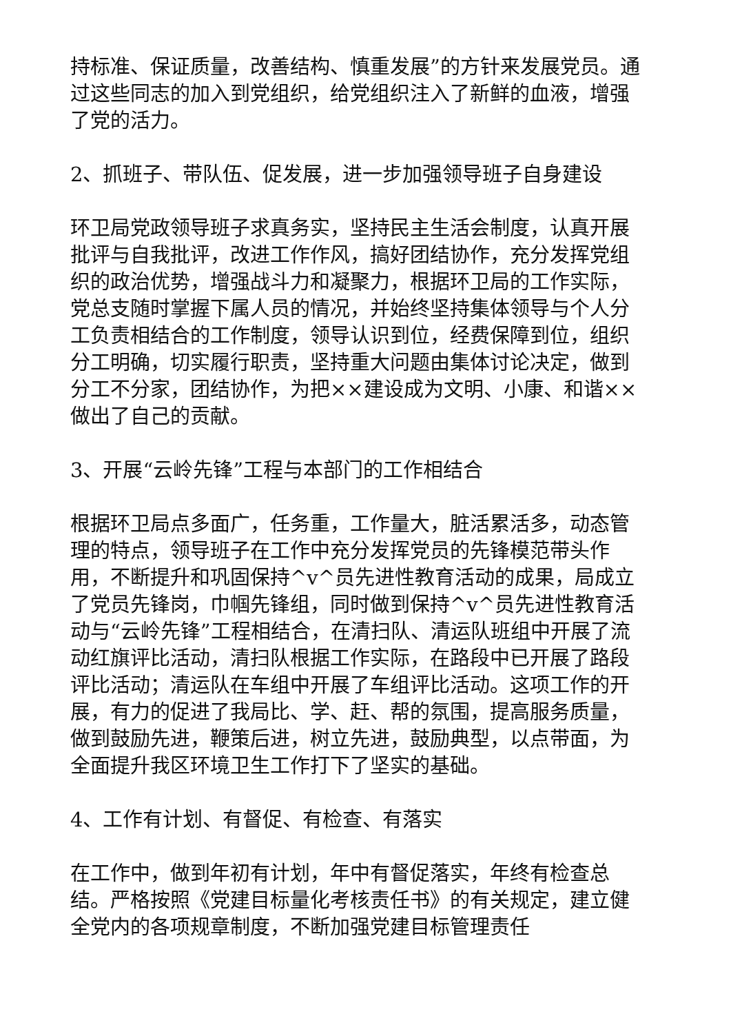持标准、保证质量，改善结构、慎重发展”的方针来发展党员。通过这些同志的加入到党组织，给党组织注入了新鲜的血液，增强了党的活力。
2、抓班子、带队伍、促发展，进一步加强领导班子自身建设
环卫局党政领导班子求真务实，坚持民主生活会制度，认真开展批评与自我批评，改进工作作风，搞好团结协作，充分发挥党组织的政治优势，增强战斗力和凝聚力，根据环卫局的工作实际，党总支随时掌握下属人员的情况，并始终坚持集体领导与个人分工负责相结合的工作制度，领导认识到位，经费保障到位，组织分工明确，切实履行职责，坚持重大问题由集体讨论决定，做到分工不分家，团结协作，为把××建设成为文明、小康、和谐××做出了自己的贡献。
3、开展“云岭先锋”工程与本部门的工作相结合
根据环卫局点多面广，任务重，工作量大，脏活累活多，动态管理的特点，领导班子在工作中充分发挥党员的先锋模范带头作用，不断提升和巩固保持^v^员先进性教育活动的成果，局成立了党员先锋岗，巾帼先锋组，同时做到保持^v^员先进性教育活动与“云岭先锋”工程相结合，在清扫队、清运队班组中开展了流动红旗评比活动，清扫队根据工作实际，在路段中已开展了路段评比活动；清运队在车组中开展了车组评比活动。这项工作的开展，有力的促进了我局比、学、赶、帮的氛围，提高服务质量，做到鼓励先进，鞭策后进，树立先进，鼓励典型，以点带面，为全面提升我区环境卫生工作打下了坚实的基础。
4、工作有计划、有督促、有检查、有落实
在工作中，做到年初有计划，年中有督促落实，年终有检查总结。严格按照《党建目标量化考核责任书》的有关规定，建立健全党内的各项规章制度，不断加强党建目标管理责任